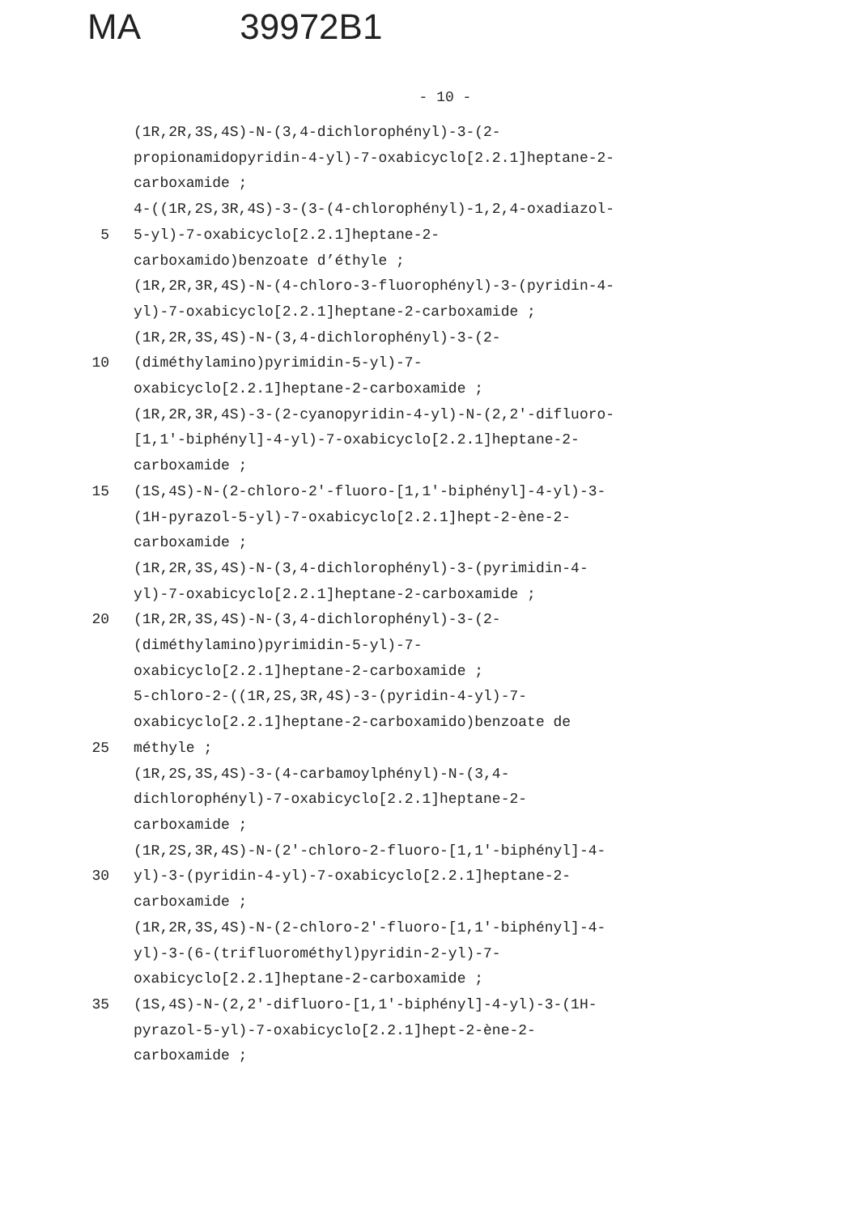MA 39972B1
- 10 -
(1R,2R,3S,4S)-N-(3,4-dichlorophényl)-3-(2-
propionamidopyridin-4-yl)-7-oxabicyclo[2.2.1]heptane-2-
carboxamide ;
4-((1R,2S,3R,4S)-3-(3-(4-chlorophényl)-1,2,4-oxadiazol-
5 5-yl)-7-oxabicyclo[2.2.1]heptane-2-
carboxamido)benzoate d’éthyle ;
(1R,2R,3R,4S)-N-(4-chloro-3-fluorophényl)-3-(pyridin-4-
yl)-7-oxabicyclo[2.2.1]heptane-2-carboxamide ;
(1R,2R,3S,4S)-N-(3,4-dichlorophényl)-3-(2-
10 (diméthylamino)pyrimidin-5-yl)-7-
oxabicyclo[2.2.1]heptane-2-carboxamide ;
(1R,2R,3R,4S)-3-(2-cyanopyridin-4-yl)-N-(2,2'-difluoro-
[1,1'-biphényl]-4-yl)-7-oxabicyclo[2.2.1]heptane-2-
carboxamide ;
15 (1S,4S)-N-(2-chloro-2'-fluoro-[1,1'-biphényl]-4-yl)-3-
(1H-pyrazol-5-yl)-7-oxabicyclo[2.2.1]hept-2-ène-2-
carboxamide ;
(1R,2R,3S,4S)-N-(3,4-dichlorophényl)-3-(pyrimidin-4-
yl)-7-oxabicyclo[2.2.1]heptane-2-carboxamide ;
20 (1R,2R,3S,4S)-N-(3,4-dichlorophényl)-3-(2-
(diméthylamino)pyrimidin-5-yl)-7-
oxabicyclo[2.2.1]heptane-2-carboxamide ;
5-chloro-2-((1R,2S,3R,4S)-3-(pyridin-4-yl)-7-
oxabicyclo[2.2.1]heptane-2-carboxamido)benzoate de
25 méthyle ;
(1R,2S,3S,4S)-3-(4-carbamoylphényl)-N-(3,4-
dichlorophényl)-7-oxabicyclo[2.2.1]heptane-2-
carboxamide ;
(1R,2S,3R,4S)-N-(2'-chloro-2-fluoro-[1,1'-biphényl]-4-
30 yl)-3-(pyridin-4-yl)-7-oxabicyclo[2.2.1]heptane-2-
carboxamide ;
(1R,2R,3S,4S)-N-(2-chloro-2'-fluoro-[1,1'-biphényl]-4-
yl)-3-(6-(trifluorométhyl)pyridin-2-yl)-7-
oxabicyclo[2.2.1]heptane-2-carboxamide ;
35 (1S,4S)-N-(2,2'-difluoro-[1,1'-biphényl]-4-yl)-3-(1H-
pyrazol-5-yl)-7-oxabicyclo[2.2.1]hept-2-ène-2-
carboxamide ;